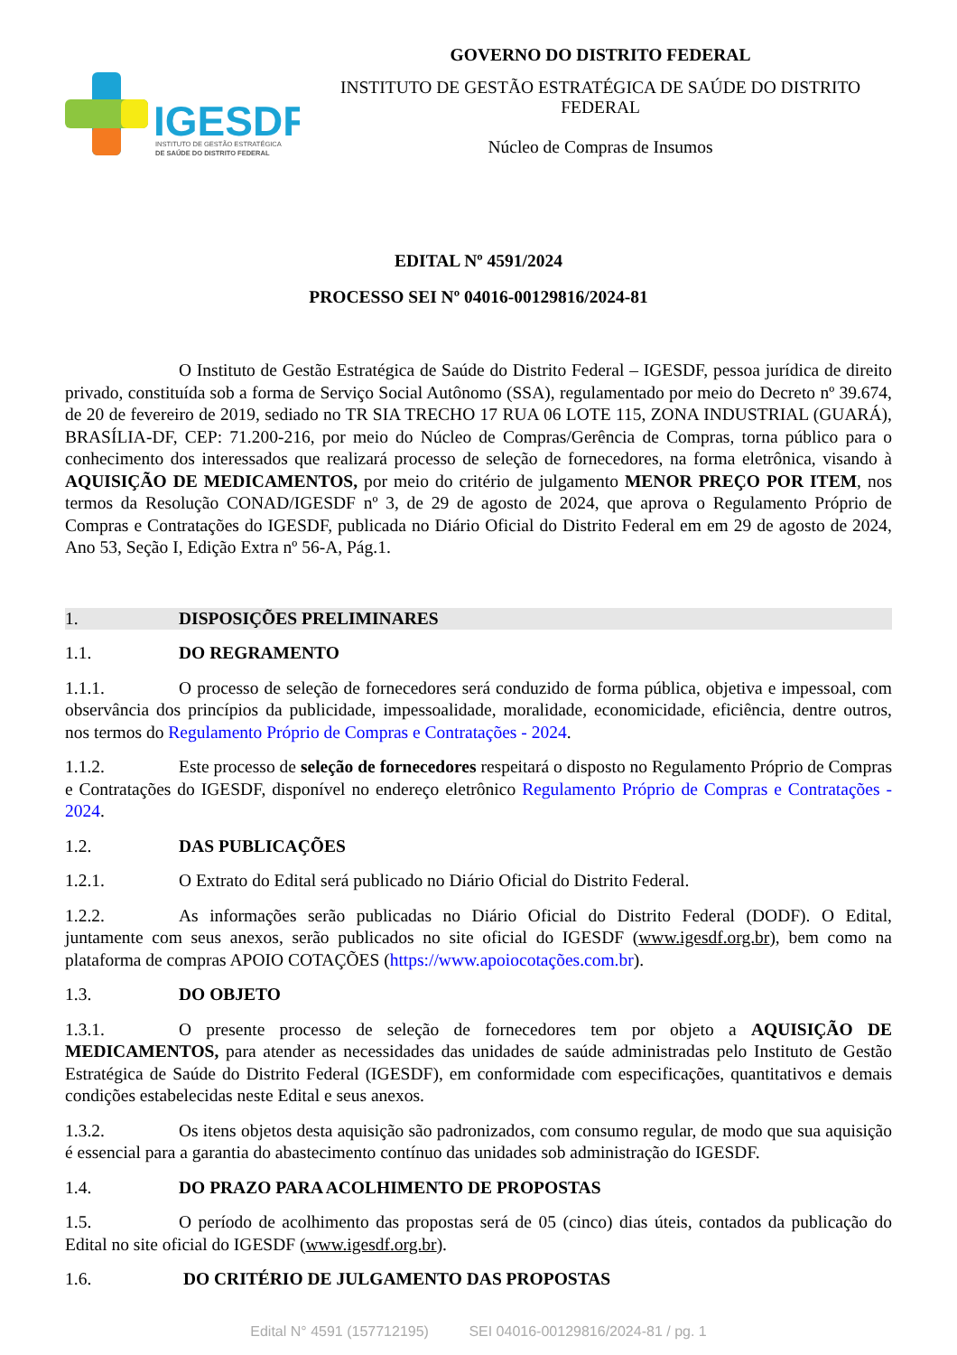IGESDF
INSTITUTO DE GESTÃO ESTRATÉGICA
DE SAÚDE DO DISTRITO FEDERAL
GOVERNO DO DISTRITO FEDERAL
INSTITUTO DE GESTÃO ESTRATÉGICA DE SAÚDE DO DISTRITO FEDERAL
Núcleo de Compras de Insumos
EDITAL Nº 4591/2024
PROCESSO SEI Nº 04016-00129816/2024-81
O Instituto de Gestão Estratégica de Saúde do Distrito Federal – IGESDF, pessoa jurídica de direito privado, constituída sob a forma de Serviço Social Autônomo (SSA), regulamentado por meio do Decreto nº 39.674, de 20 de fevereiro de 2019, sediado no TR SIA TRECHO 17 RUA 06 LOTE 115, ZONA INDUSTRIAL (GUARÁ), BRASÍLIA-DF, CEP: 71.200-216, por meio do Núcleo de Compras/Gerência de Compras, torna público para o conhecimento dos interessados que realizará processo de seleção de fornecedores, na forma eletrônica, visando à AQUISIÇÃO DE MEDICAMENTOS, por meio do critério de julgamento MENOR PREÇO POR ITEM, nos termos da Resolução CONAD/IGESDF nº 3, de 29 de agosto de 2024, que aprova o Regulamento Próprio de Compras e Contratações do IGESDF, publicada no Diário Oficial do Distrito Federal em em 29 de agosto de 2024, Ano 53, Seção I, Edição Extra nº 56-A, Pág.1.
1. DISPOSIÇÕES PRELIMINARES
1.1. DO REGRAMENTO
1.1.1. O processo de seleção de fornecedores será conduzido de forma pública, objetiva e impessoal, com observância dos princípios da publicidade, impessoalidade, moralidade, economicidade, eficiência, dentre outros, nos termos do Regulamento Próprio de Compras e Contratações - 2024.
1.1.2. Este processo de seleção de fornecedores respeitará o disposto no Regulamento Próprio de Compras e Contratações do IGESDF, disponível no endereço eletrônico Regulamento Próprio de Compras e Contratações - 2024.
1.2. DAS PUBLICAÇÕES
1.2.1. O Extrato do Edital será publicado no Diário Oficial do Distrito Federal.
1.2.2. As informações serão publicadas no Diário Oficial do Distrito Federal (DODF). O Edital, juntamente com seus anexos, serão publicados no site oficial do IGESDF (www.igesdf.org.br), bem como na plataforma de compras APOIO COTAÇÕES (https://www.apoiocotações.com.br).
1.3. DO OBJETO
1.3.1. O presente processo de seleção de fornecedores tem por objeto a AQUISIÇÃO DE MEDICAMENTOS, para atender as necessidades das unidades de saúde administradas pelo Instituto de Gestão Estratégica de Saúde do Distrito Federal (IGESDF), em conformidade com especificações, quantitativos e demais condições estabelecidas neste Edital e seus anexos.
1.3.2. Os itens objetos desta aquisição são padronizados, com consumo regular, de modo que sua aquisição é essencial para a garantia do abastecimento contínuo das unidades sob administração do IGESDF.
1.4. DO PRAZO PARA ACOLHIMENTO DE PROPOSTAS
1.5. O período de acolhimento das propostas será de 05 (cinco) dias úteis, contados da publicação do Edital no site oficial do IGESDF (www.igesdf.org.br).
1.6. DO CRITÉRIO DE JULGAMENTO DAS PROPOSTAS
Edital N° 4591 (157712195) SEI 04016-00129816/2024-81 / pg. 1